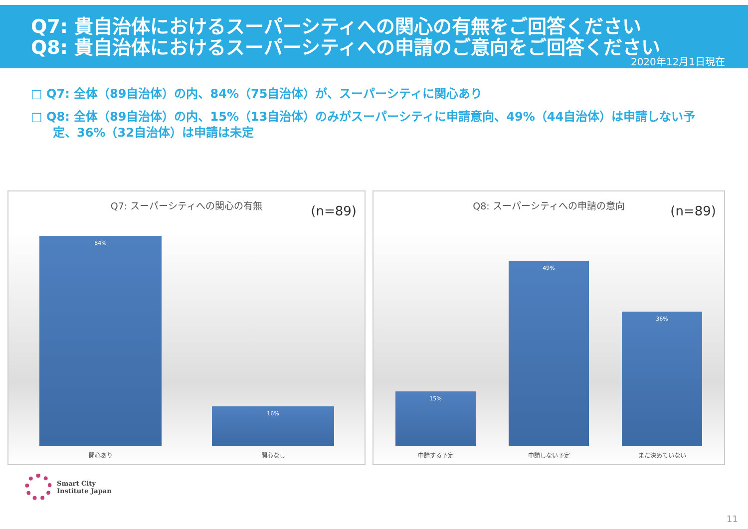Q7: 貴自治体におけるスーパーシティへの関心の有無をご回答ください
Q8: 貴自治体におけるスーパーシティへの申請のご意向をご回答ください
2020年12月1日現在
□ Q7: 全体（89自治体）の内、84%（75自治体）が、スーパーシティに関心あり
□ Q8: 全体（89自治体）の内、15%（13自治体）のみがスーパーシティに申請意向、49%（44自治体）は申請しない予定、36%（32自治体）は申請は未定
Q7: スーパーシティへの関心の有無 (n=89)
84% 16%
関心あり 関心なし
Q8: スーパーシティへの申請の意向 (n=89)
15% 49% 36%
申請する予定 申請しない予定 まだ決めていない
Smart City
Institute Japan
11